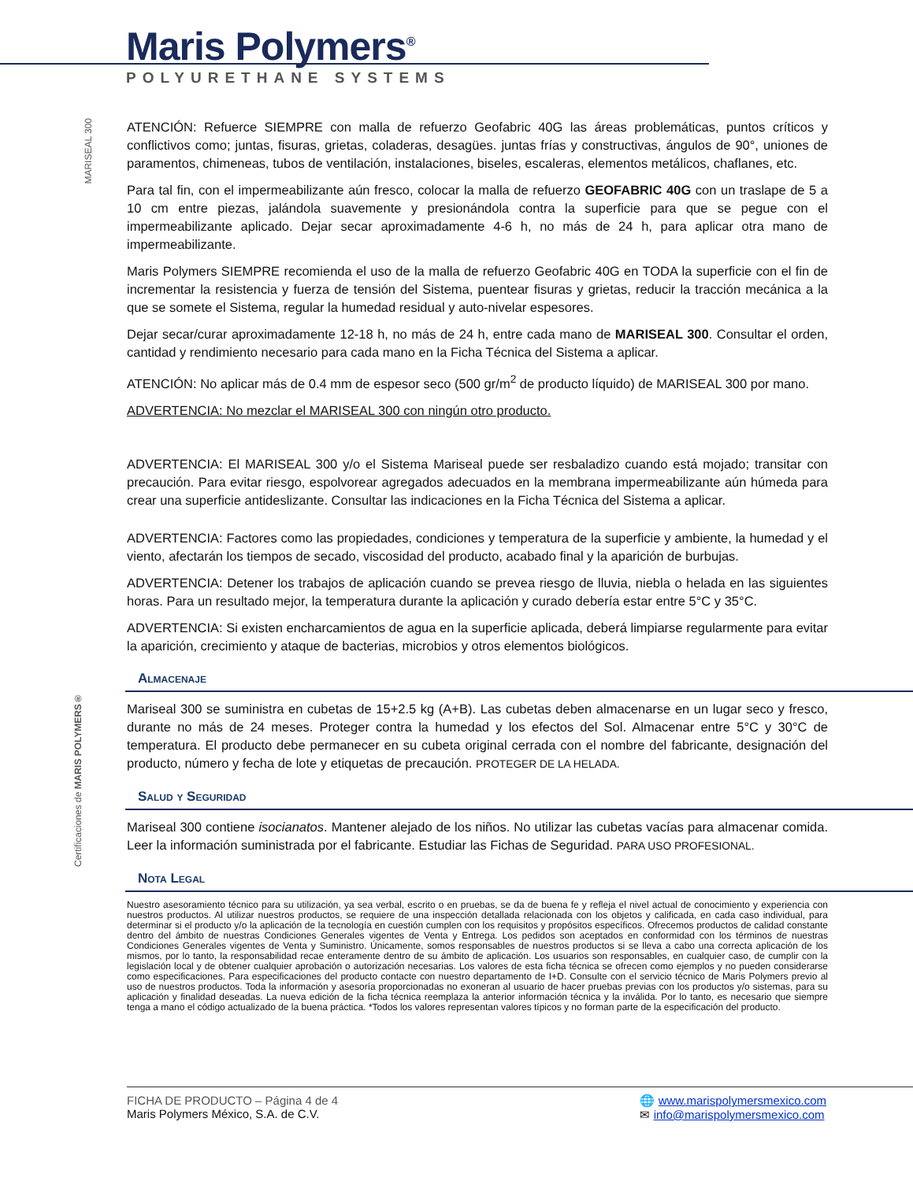Maris Polymers<sup>®</sup>
POLYURETHANE SYSTEMS
MARISEAL 300
Certificaciones de MARIS POLYMERS®
ATENCIÓN: Refuerce SIEMPRE con malla de refuerzo Geofabric 40G las áreas problemáticas, puntos críticos y conflictivos como; juntas, fisuras, grietas, coladeras, desagües. juntas frías y constructivas, ángulos de 90°, uniones de paramentos, chimeneas, tubos de ventilación, instalaciones, biseles, escaleras, elementos metálicos, chaflanes, etc.
Para tal fin, con el impermeabilizante aún fresco, colocar la malla de refuerzo GEOFABRIC 40G con un traslape de 5 a 10 cm entre piezas, jalándola suavemente y presionándola contra la superficie para que se pegue con el impermeabilizante aplicado. Dejar secar aproximadamente 4-6 h, no más de 24 h, para aplicar otra mano de impermeabilizante.
Maris Polymers SIEMPRE recomienda el uso de la malla de refuerzo Geofabric 40G en TODA la superficie con el fin de incrementar la resistencia y fuerza de tensión del Sistema, puentear fisuras y grietas, reducir la tracción mecánica a la que se somete el Sistema, regular la humedad residual y auto-nivelar espesores.
Dejar secar/curar aproximadamente 12-18 h, no más de 24 h, entre cada mano de MARISEAL 300. Consultar el orden, cantidad y rendimiento necesario para cada mano en la Ficha Técnica del Sistema a aplicar.
ATENCIÓN: No aplicar más de 0.4 mm de espesor seco (500 gr/m<sup>2</sup> de producto líquido) de MARISEAL 300 por mano.
ADVERTENCIA: No mezclar el MARISEAL 300 con ningún otro producto.
ADVERTENCIA: El MARISEAL 300 y/o el Sistema Mariseal puede ser resbaladizo cuando está mojado; transitar con precaución. Para evitar riesgo, espolvorear agregados adecuados en la membrana impermeabilizante aún húmeda para crear una superficie antideslizante. Consultar las indicaciones en la Ficha Técnica del Sistema a aplicar.
ADVERTENCIA: Factores como las propiedades, condiciones y temperatura de la superficie y ambiente, la humedad y el viento, afectarán los tiempos de secado, viscosidad del producto, acabado final y la aparición de burbujas.
ADVERTENCIA: Detener los trabajos de aplicación cuando se prevea riesgo de lluvia, niebla o helada en las siguientes horas. Para un resultado mejor, la temperatura durante la aplicación y curado debería estar entre 5°C y 35°C.
ADVERTENCIA: Si existen encharcamientos de agua en la superficie aplicada, deberá limpiarse regularmente para evitar la aparición, crecimiento y ataque de bacterias, microbios y otros elementos biológicos.
Almacenaje
Mariseal 300 se suministra en cubetas de 15+2.5 kg (A+B). Las cubetas deben almacenarse en un lugar seco y fresco, durante no más de 24 meses. Proteger contra la humedad y los efectos del Sol. Almacenar entre 5°C y 30°C de temperatura. El producto debe permanecer en su cubeta original cerrada con el nombre del fabricante, designación del producto, número y fecha de lote y etiquetas de precaución. PROTEGER DE LA HELADA.
Salud y Seguridad
Mariseal 300 contiene isocianatos. Mantener alejado de los niños. No utilizar las cubetas vacías para almacenar comida. Leer la información suministrada por el fabricante. Estudiar las Fichas de Seguridad. PARA USO PROFESIONAL.
Nota Legal
Nuestro asesoramiento técnico para su utilización, ya sea verbal, escrito o en pruebas, se da de buena fe y refleja el nivel actual de conocimiento y experiencia con nuestros productos. Al utilizar nuestros productos, se requiere de una inspección detallada relacionada con los objetos y calificada, en cada caso individual, para determinar si el producto y/o la aplicación de la tecnología en cuestión cumplen con los requisitos y propósitos específicos. Ofrecemos productos de calidad constante dentro del ámbito de nuestras Condiciones Generales vigentes de Venta y Entrega. Los pedidos son aceptados en conformidad con los términos de nuestras Condiciones Generales vigentes de Venta y Suministro. Únicamente, somos responsables de nuestros productos si se lleva a cabo una correcta aplicación de los mismos, por lo tanto, la responsabilidad recae enteramente dentro de su ámbito de aplicación. Los usuarios son responsables, en cualquier caso, de cumplir con la legislación local y de obtener cualquier aprobación o autorización necesarias. Los valores de esta ficha técnica se ofrecen como ejemplos y no pueden considerarse como especificaciones. Para especificaciones del producto contacte con nuestro departamento de I+D. Consulte con el servicio técnico de Maris Polymers previo al uso de nuestros productos. Toda la información y asesoría proporcionadas no exoneran al usuario de hacer pruebas previas con los productos y/o sistemas, para su aplicación y finalidad deseadas. La nueva edición de la ficha técnica reemplaza la anterior información técnica y la inválida. Por lo tanto, es necesario que siempre tenga a mano el código actualizado de la buena práctica. *Todos los valores representan valores típicos y no forman parte de la especificación del producto.
FICHA DE PRODUCTO – Página 4 de 4
Maris Polymers México, S.A. de C.V.
🌐 www.marispolymersmexico.com
✉ info@marispolymersmexico.com